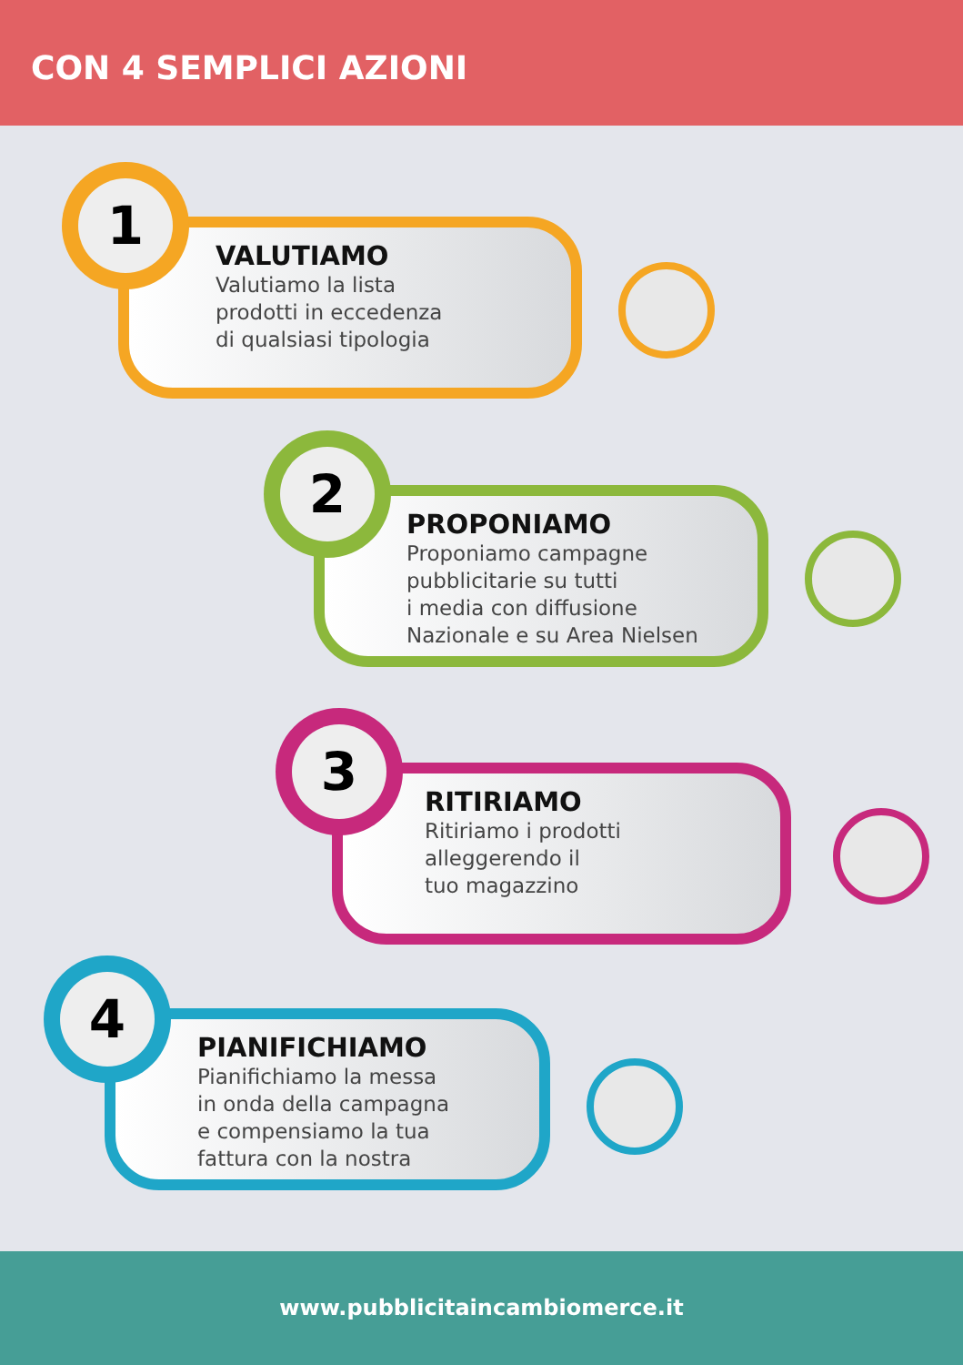CON 4 SEMPLICI AZIONI
VALUTIAMO
Valutiamo la lista
prodotti in eccedenza
di qualsiasi tipologia
1
PROPONIAMO
Proponiamo campagne
pubblicitarie su tutti
i media con diffusione
Nazionale e su Area Nielsen
2
RITIRIAMO
Ritiriamo i prodotti
alleggerendo il
tuo magazzino
3
PIANIFICHIAMO
Pianifichiamo la messa
in onda della campagna
e compensiamo la tua
fattura con la nostra
4
www.pubblicitaincambiomerce.it